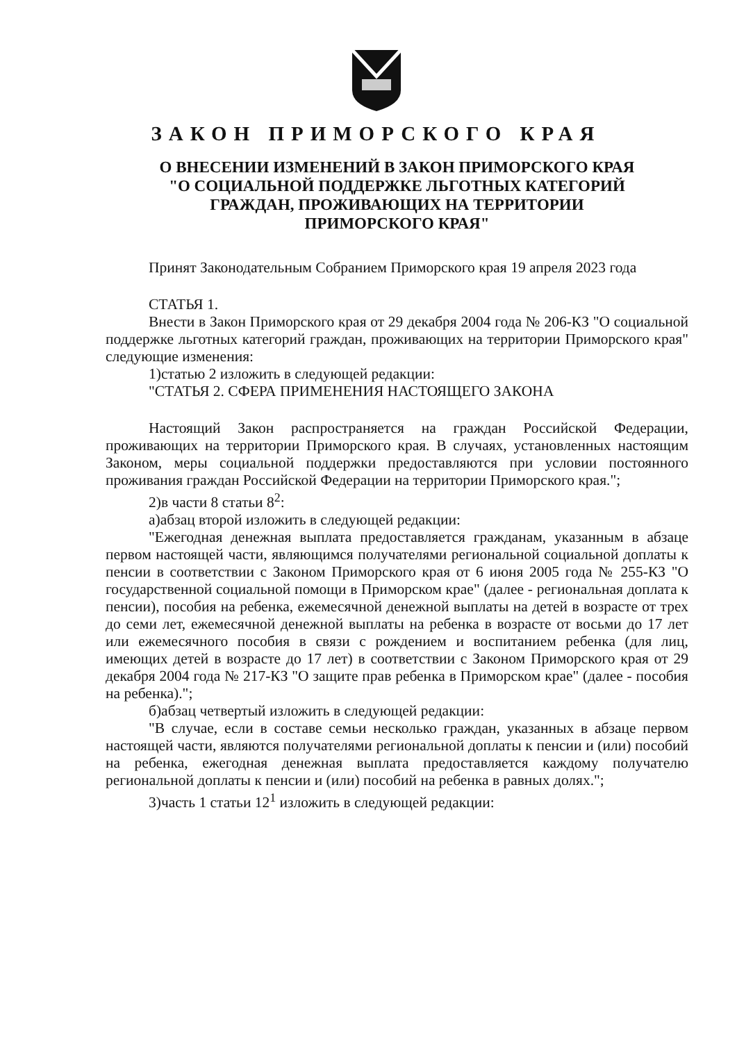ЗАКОН ПРИМОРСКОГО КРАЯ
О ВНЕСЕНИИ ИЗМЕНЕНИЙ В ЗАКОН ПРИМОРСКОГО КРАЯ
"О СОЦИАЛЬНОЙ ПОДДЕРЖКЕ ЛЬГОТНЫХ КАТЕГОРИЙ
ГРАЖДАН, ПРОЖИВАЮЩИХ НА ТЕРРИТОРИИ
ПРИМОРСКОГО КРАЯ"
Принят Законодательным Собранием Приморского края 19 апреля 2023 года
СТАТЬЯ 1.
Внести в Закон Приморского края от 29 декабря 2004 года № 206-КЗ "О социальной поддержке льготных категорий граждан, проживающих на территории Приморского края" следующие изменения:
1)статью 2 изложить в следующей редакции:
"СТАТЬЯ 2. СФЕРА ПРИМЕНЕНИЯ НАСТОЯЩЕГО ЗАКОНА
Настоящий Закон распространяется на граждан Российской Федерации, проживающих на территории Приморского края. В случаях, установленных настоящим Законом, меры социальной поддержки предоставляются при условии постоянного проживания граждан Российской Федерации на территории Приморского края.";
2)в части 8 статьи 8<sup>2</sup>:
а)абзац второй изложить в следующей редакции:
"Ежегодная денежная выплата предоставляется гражданам, указанным в абзаце первом настоящей части, являющимся получателями региональной социальной доплаты к пенсии в соответствии с Законом Приморского края от 6 июня 2005 года № 255-КЗ "О государственной социальной помощи в Приморском крае" (далее - региональная доплата к пенсии), пособия на ребенка, ежемесячной денежной выплаты на детей в возрасте от трех до семи лет, ежемесячной денежной выплаты на ребенка в возрасте от восьми до 17 лет или ежемесячного пособия в связи с рождением и воспитанием ребенка (для лиц, имеющих детей в возрасте до 17 лет) в соответствии с Законом Приморского края от 29 декабря 2004 года № 217-КЗ "О защите прав ребенка в Приморском крае" (далее - пособия на ребенка).";
б)абзац четвертый изложить в следующей редакции:
"В случае, если в составе семьи несколько граждан, указанных в абзаце первом настоящей части, являются получателями региональной доплаты к пенсии и (или) пособий на ребенка, ежегодная денежная выплата предоставляется каждому получателю региональной доплаты к пенсии и (или) пособий на ребенка в равных долях.";
3)часть 1 статьи 12<sup>1</sup> изложить в следующей редакции: